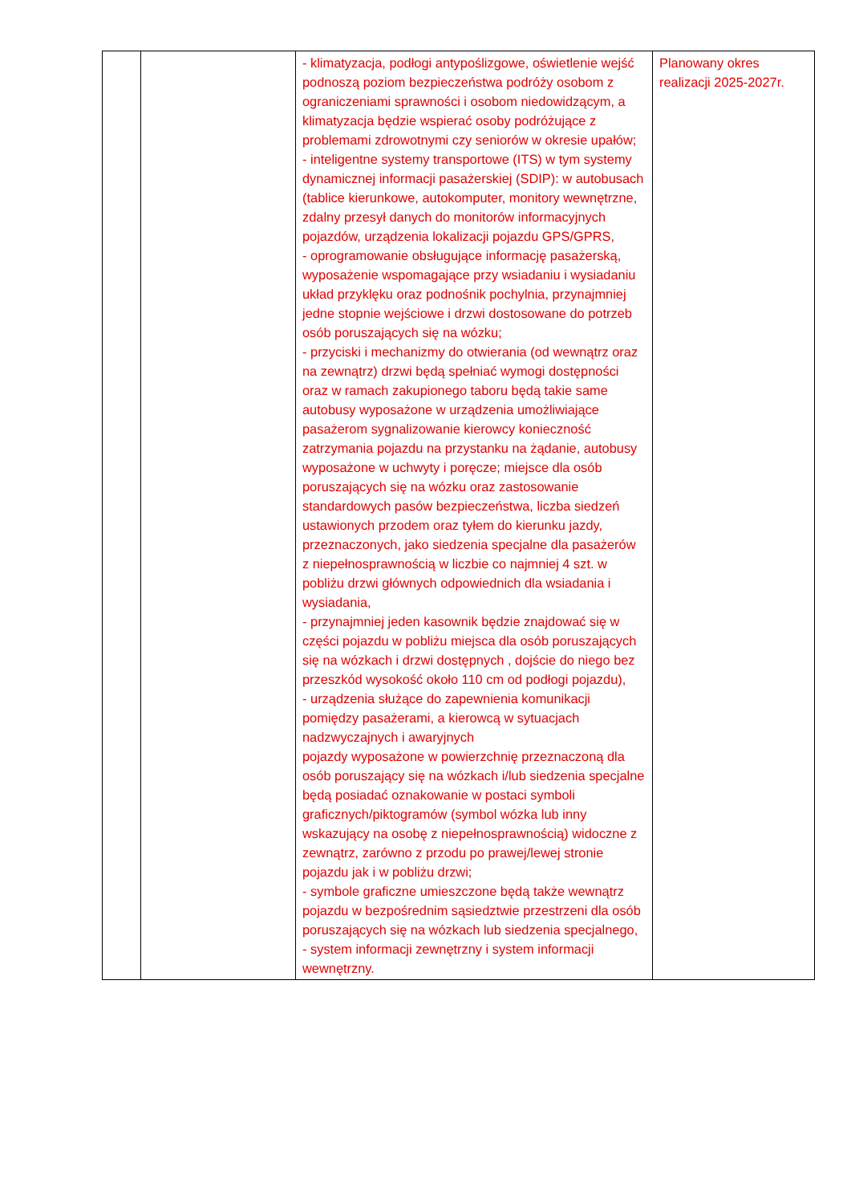| | | - klimatyzacja, podłogi antypoślizgowe, oświetlenie wejść podnoszą poziom bezpieczeństwa podróży osobom z ograniczeniami sprawności i osobom niedowidzącym, a klimatyzacja będzie wspierać osoby podróżujące z problemami zdrowotnymi czy seniorów w okresie upałów; - inteligentne systemy transportowe (ITS) w tym systemy dynamicznej informacji pasażerskiej (SDIP): w autobusach (tablice kierunkowe, autokomputer, monitory wewnętrzne, zdalny przesył danych do monitorów informacyjnych pojazdów, urządzenia lokalizacji pojazdu GPS/GPRS, - oprogramowanie obsługujące informację pasażerską, wyposażenie wspomagające przy wsiadaniu i wysiadaniu układ przyklęku oraz podnośnik pochylnia, przynajmniej jedne stopnie wejściowe i drzwi dostosowane do potrzeb osób poruszających się na wózku; - przyciski i mechanizmy do otwierania (od wewnątrz oraz na zewnątrz) drzwi będą spełniać wymogi dostępności oraz w ramach zakupionego taboru będą takie same autobusy wyposażone w urządzenia umożliwiające pasażerom sygnalizowanie kierowcy konieczność zatrzymania pojazdu na przystanku na żądanie, autobusy wyposażone w uchwyty i poręcze; miejsce dla osób poruszających się na wózku oraz zastosowanie standardowych pasów bezpieczeństwa, liczba siedzeń ustawionych przodem oraz tyłem do kierunku jazdy, przeznaczonych, jako siedzenia specjalne dla pasażerów z niepełnosprawnością w liczbie co najmniej 4 szt. w pobliżu drzwi głównych odpowiednich dla wsiadania i wysiadania, - przynajmniej jeden kasownik będzie znajdować się w części pojazdu w pobliżu miejsca dla osób poruszających się na wózkach i drzwi dostępnych , dojście do niego bez przeszkód wysokość około 110 cm od podłogi pojazdu), - urządzenia służące do zapewnienia komunikacji pomiędzy pasażerami, a kierowcą w sytuacjach nadzwyczajnych i awaryjnych pojazdy wyposażone w powierzchnię przeznaczoną dla osób poruszający się na wózkach i/lub siedzenia specjalne będą posiadać oznakowanie w postaci symboli graficznych/piktogramów (symbol wózka lub inny wskazujący na osobę z niepełnosprawnością) widoczne z zewnątrz, zarówno z przodu po prawej/lewej stronie pojazdu jak i w pobliżu drzwi; - symbole graficzne umieszczone będą także wewnątrz pojazdu w bezpośrednim sąsiedztwie przestrzeni dla osób poruszających się na wózkach lub siedzenia specjalnego, - system informacji zewnętrzny i system informacji wewnętrzny. | Planowany okres realizacji 2025-2027r. |